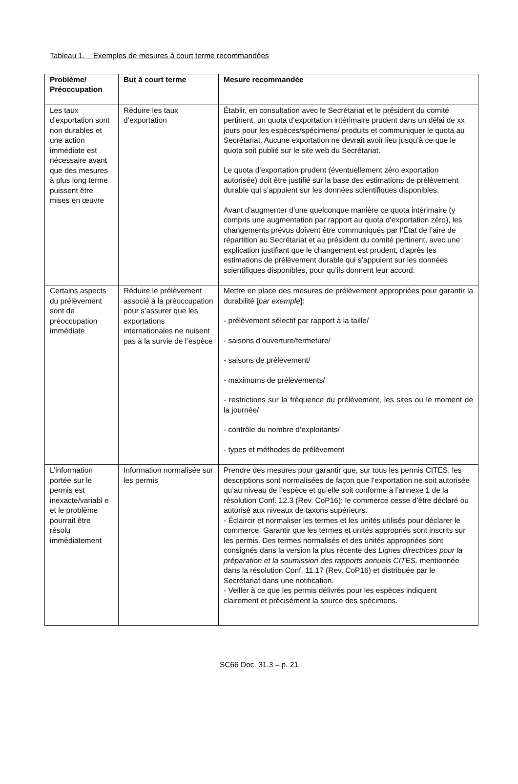Tableau 1. Exemples de mesures à court terme recommandées
| Problème/ Préoccupation | But à court terme | Mesure recommandée |
| --- | --- | --- |
| Les taux d’exportation sont non durables et une action immédiate est nécessaire avant que des mesures à plus long terme puissent être mises en œuvre | Réduire les taux d’exportation | Établir, en consultation avec le Secrétariat et le président du comité pertinent, un quota d’exportation intérimaire prudent dans un délai de xx jours pour les espèces/spécimens/ produits et communiquer le quota au Secrétariat. Aucune exportation ne devrait avoir lieu jusqu’à ce que le quota soit publié sur le site web du Secrétariat. Le quota d’exportation prudent (éventuellement zéro exportation autorisée) doit être justifié sur la base des estimations de prélèvement durable qui s’appuient sur les données scientifiques disponibles. Avant d’augmenter d’une quelconque manière ce quota intérimaire (y compris une augmentation par rapport au quota d’exportation zéro), les changements prévus doivent être communiqués par l’État de l’aire de répartition au Secrétariat et au président du comité pertinent, avec une explication justifiant que le changement est prudent, d’après les estimations de prélèvement durable qui s’appuient sur les données scientifiques disponibles, pour qu’ils donnent leur accord. |
| Certains aspects du prélèvement sont de préoccupation immédiate | Réduire le prélèvement associé à la préoccupation pour s’assurer que les exportations internationales ne nuisent pas à la survie de l’espèce | Mettre en place des mesures de prélèvement appropriées pour garantir la durabilité [ par exemple ]: - prélèvement sélectif par rapport à la taille/ - saisons d’ouverture/fermeture/ - saisons de prélèvement/ - maximums de prélèvements/ - restrictions sur la fréquence du prélèvement, les sites ou le moment de la journée/ - contrôle du nombre d’exploitants/ - types et méthodes de prélèvement |
| L’information portée sur le permis est inexacte/variabl e et le problème pourrait être résolu immédiatement | Information normalisée sur les permis | Prendre des mesures pour garantir que, sur tous les permis CITES, les descriptions sont normalisées de façon que l’exportation ne soit autorisée qu’au niveau de l’espèce et qu’elle soit conforme à l’annexe 1 de la résolution Conf. 12.3 (Rev. CoP16); le commerce cesse d’être déclaré ou autorisé aux niveaux de taxons supérieurs. - Éclaircir et normaliser les termes et les unités utilisés pour déclarer le commerce. Garantir que les termes et unités appropriés sont inscrits sur les permis. Des termes normalisés et des unités appropriées sont consignés dans la version la plus récente des Lignes directrices pour la préparation et la soumission des rapports annuels CITES, mentionnée dans la résolution Conf. 11.17 (Rev. CoP16) et distribuée par le Secrétariat dans une notification. - Veiller à ce que les permis délivrés pour les espèces indiquent clairement et précisément la source des spécimens. |
SC66 Doc. 31.3 – p. 21